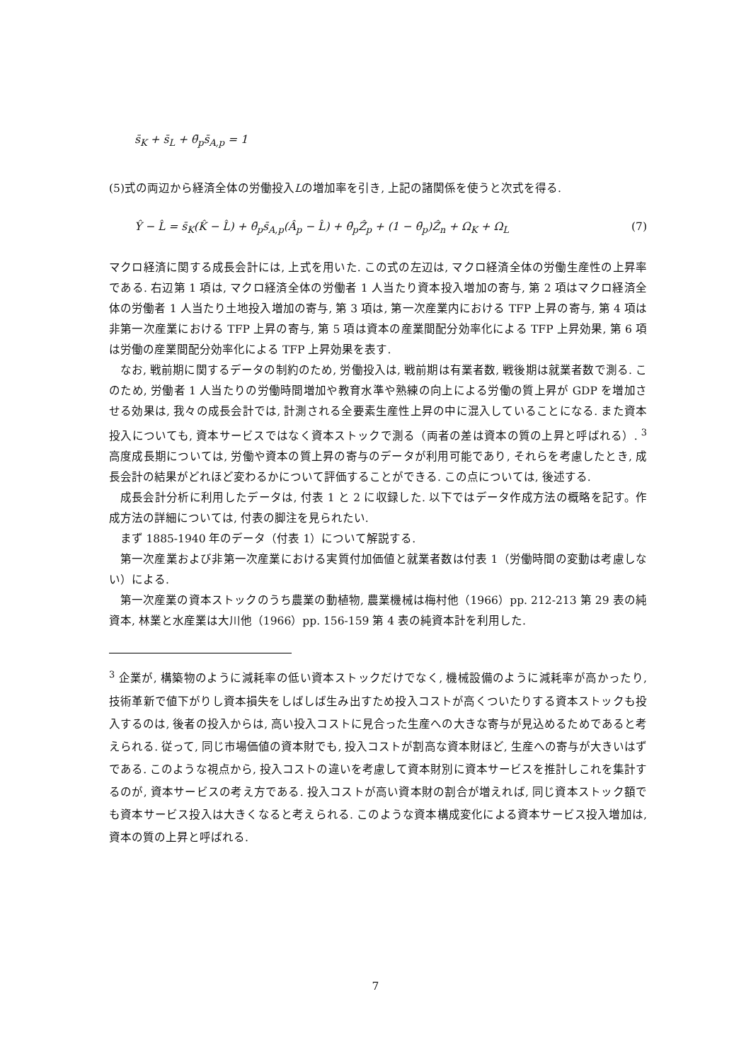s̄<sub>K</sub> + s̄<sub>L</sub> + θ̄<sub>p</sub>s̄<sub>A,p</sub> = 1
(5)式の両辺から経済全体の労働投入Lの増加率を引き, 上記の諸関係を使うと次式を得る.
Ŷ − L̂ = s̄<sub>K</sub>(K̂ − L̂) + θ̄<sub>p</sub>s̄<sub>A,p</sub>(Â<sub>p</sub> − L̂) + θ̄<sub>p</sub>Ẑ<sub>p</sub> + (1 − θ̄<sub>p</sub>)Ẑ<sub>n</sub> + Ω<sub>K</sub> + Ω<sub>L</sub> (7)
マクロ経済に関する成長会計には, 上式を用いた. この式の左辺は, マクロ経済全体の労働生産性の上昇率である. 右辺第 1 項は, マクロ経済全体の労働者 1 人当たり資本投入増加の寄与, 第 2 項はマクロ経済全体の労働者 1 人当たり土地投入増加の寄与, 第 3 項は, 第一次産業内における TFP 上昇の寄与, 第 4 項は非第一次産業における TFP 上昇の寄与, 第 5 項は資本の産業間配分効率化による TFP 上昇効果, 第 6 項は労働の産業間配分効率化による TFP 上昇効果を表す.
 なお, 戦前期に関するデータの制約のため, 労働投入は, 戦前期は有業者数, 戦後期は就業者数で測る. このため, 労働者 1 人当たりの労働時間増加や教育水準や熟練の向上による労働の質上昇が GDP を増加させる効果は, 我々の成長会計では, 計測される全要素生産性上昇の中に混入していることになる. また資本投入についても, 資本サービスではなく資本ストックで測る（両者の差は資本の質の上昇と呼ばれる）. <sup>3</sup> 高度成長期については, 労働や資本の質上昇の寄与のデータが利用可能であり, それらを考慮したとき, 成長会計の結果がどれほど変わるかについて評価することができる. この点については, 後述する.
 成長会計分析に利用したデータは, 付表 1 と 2 に収録した. 以下ではデータ作成方法の概略を記す。作成方法の詳細については, 付表の脚注を見られたい.
 まず 1885-1940 年のデータ（付表 1）について解説する.
 第一次産業および非第一次産業における実質付加価値と就業者数は付表 1（労働時間の変動は考慮しない）による.
 第一次産業の資本ストックのうち農業の動植物, 農業機械は梅村他（1966）pp. 212-213 第 29 表の純資本, 林業と水産業は大川他（1966）pp. 156-159 第 4 表の純資本計を利用した.
<sup>3</sup> 企業が, 構築物のように減耗率の低い資本ストックだけでなく, 機械設備のように減耗率が高かったり, 技術革新で値下がりし資本損失をしばしば生み出すため投入コストが高くついたりする資本ストックも投入するのは, 後者の投入からは, 高い投入コストに見合った生産への大きな寄与が見込めるためであると考えられる. 従って, 同じ市場価値の資本財でも, 投入コストが割高な資本財ほど, 生産への寄与が大きいはずである. このような視点から, 投入コストの違いを考慮して資本財別に資本サービスを推計しこれを集計するのが, 資本サービスの考え方である. 投入コストが高い資本財の割合が増えれば, 同じ資本ストック額でも資本サービス投入は大きくなると考えられる. このような資本構成変化による資本サービス投入増加は, 資本の質の上昇と呼ばれる.
7